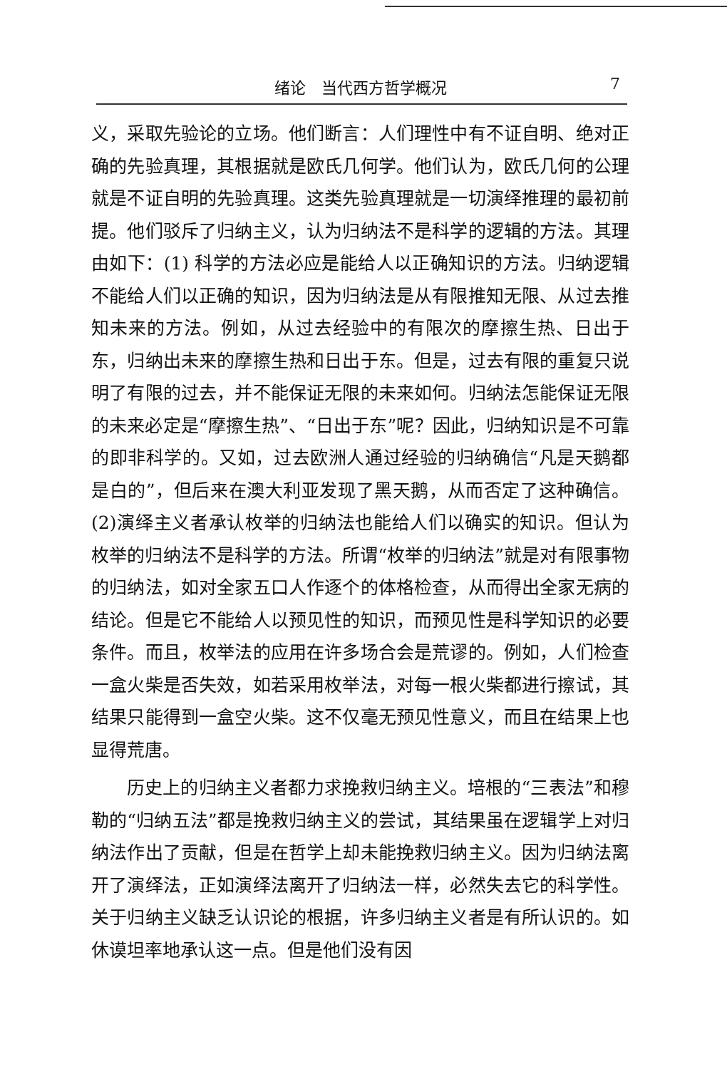绪论　当代西方哲学概况 7
义，采取先验论的立场。他们断言：人们理性中有不证自明、绝对正确的先验真理，其根据就是欧氏几何学。他们认为，欧氏几何的公理就是不证自明的先验真理。这类先验真理就是一切演绎推理的最初前提。他们驳斥了归纳主义，认为归纳法不是科学的逻辑的方法。其理由如下：(1) 科学的方法必应是能给人以正确知识的方法。归纳逻辑不能给人们以正确的知识，因为归纳法是从有限推知无限、从过去推知未来的方法。例如，从过去经验中的有限次的摩擦生热、日出于东，归纳出未来的摩擦生热和日出于东。但是，过去有限的重复只说明了有限的过去，并不能保证无限的未来如何。归纳法怎能保证无限的未来必定是“摩擦生热”、“日出于东”呢？因此，归纳知识是不可靠的即非科学的。又如，过去欧洲人通过经验的归纳确信“凡是天鹅都是白的”，但后来在澳大利亚发现了黑天鹅，从而否定了这种确信。(2)演绎主义者承认枚举的归纳法也能给人们以确实的知识。但认为枚举的归纳法不是科学的方法。所谓“枚举的归纳法”就是对有限事物的归纳法，如对全家五口人作逐个的体格检查，从而得出全家无病的结论。但是它不能给人以预见性的知识，而预见性是科学知识的必要条件。而且，枚举法的应用在许多场合会是荒谬的。例如，人们检查一盒火柴是否失效，如若采用枚举法，对每一根火柴都进行擦试，其结果只能得到一盒空火柴。这不仅毫无预见性意义，而且在结果上也显得荒唐。
历史上的归纳主义者都力求挽救归纳主义。培根的“三表法”和穆勒的“归纳五法”都是挽救归纳主义的尝试，其结果虽在逻辑学上对归纳法作出了贡献，但是在哲学上却未能挽救归纳主义。因为归纳法离开了演绎法，正如演绎法离开了归纳法一样，必然失去它的科学性。关于归纳主义缺乏认识论的根据，许多归纳主义者是有所认识的。如休谟坦率地承认这一点。但是他们没有因